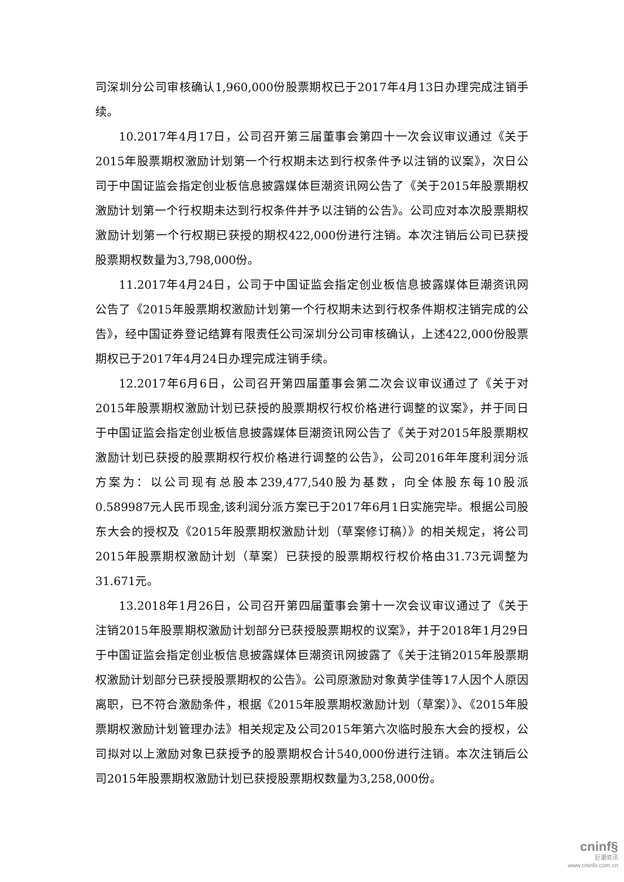司深圳分公司审核确认1,960,000份股票期权已于2017年4月13日办理完成注销手续。
10.2017年4月17日，公司召开第三届董事会第四十一次会议审议通过《关于2015年股票期权激励计划第一个行权期未达到行权条件予以注销的议案》，次日公司于中国证监会指定创业板信息披露媒体巨潮资讯网公告了《关于2015年股票期权激励计划第一个行权期未达到行权条件并予以注销的公告》。公司应对本次股票期权激励计划第一个行权期已获授的期权422,000份进行注销。本次注销后公司已获授股票期权数量为3,798,000份。
11.2017年4月24日，公司于中国证监会指定创业板信息披露媒体巨潮资讯网公告了《2015年股票期权激励计划第一个行权期未达到行权条件期权注销完成的公告》，经中国证券登记结算有限责任公司深圳分公司审核确认，上述422,000份股票期权已于2017年4月24日办理完成注销手续。
12.2017年6月6日，公司召开第四届董事会第二次会议审议通过了《关于对2015年股票期权激励计划已获授的股票期权行权价格进行调整的议案》，并于同日于中国证监会指定创业板信息披露媒体巨潮资讯网公告了《关于对2015年股票期权激励计划已获授的股票期权行权价格进行调整的公告》，公司2016年年度利润分派方案为：以公司现有总股本239,477,540股为基数，向全体股东每10股派0.589987元人民币现金,该利润分派方案已于2017年6月1日实施完毕。根据公司股东大会的授权及《2015年股票期权激励计划（草案修订稿）》的相关规定，将公司2015年股票期权激励计划（草案）已获授的股票期权行权价格由31.73元调整为31.671元。
13.2018年1月26日，公司召开第四届董事会第十一次会议审议通过了《关于注销2015年股票期权激励计划部分已获授股票期权的议案》，并于2018年1月29日于中国证监会指定创业板信息披露媒体巨潮资讯网披露了《关于注销2015年股票期权激励计划部分已获授股票期权的公告》。公司原激励对象黄学佳等17人因个人原因离职，已不符合激励条件，根据《2015年股票期权激励计划（草案）》、《2015年股票期权激励计划管理办法》相关规定及公司2015年第六次临时股东大会的授权，公司拟对以上激励对象已获授予的股票期权合计540,000份进行注销。本次注销后公司2015年股票期权激励计划已获授股票期权数量为3,258,000份。
cninf§
巨潮资讯
www.cninfo.com.cn